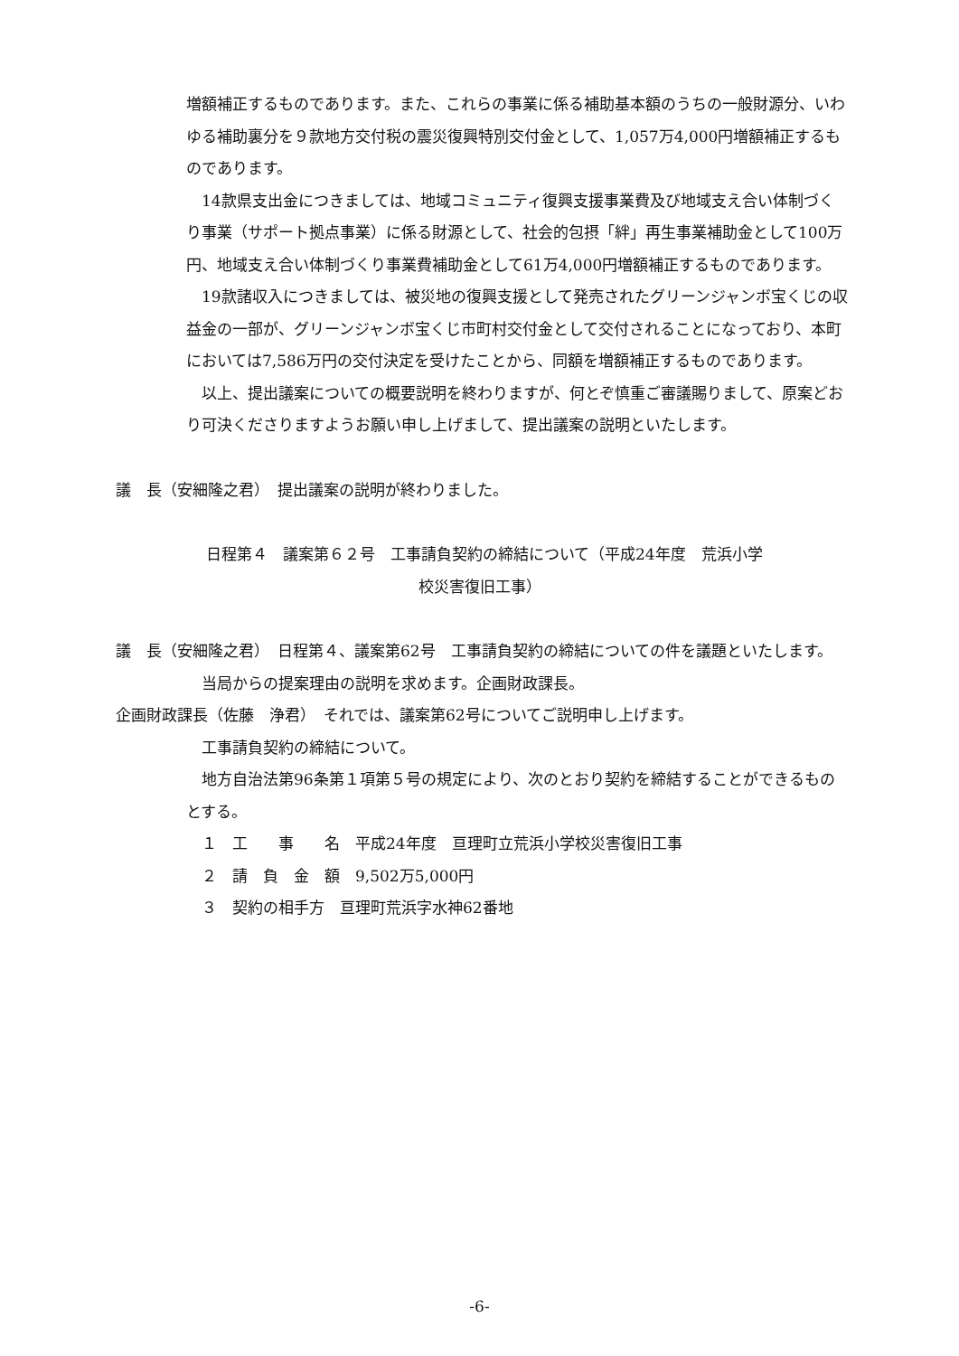増額補正するものであります。また、これらの事業に係る補助基本額のうちの一般財源分、いわゆる補助裏分を９款地方交付税の震災復興特別交付金として、1,057万4,000円増額補正するものであります。
　14款県支出金につきましては、地域コミュニティ復興支援事業費及び地域支え合い体制づくり事業（サポート拠点事業）に係る財源として、社会的包摂「絆」再生事業補助金として100万円、地域支え合い体制づくり事業費補助金として61万4,000円増額補正するものであります。
　19款諸収入につきましては、被災地の復興支援として発売されたグリーンジャンボ宝くじの収益金の一部が、グリーンジャンボ宝くじ市町村交付金として交付されることになっており、本町においては7,586万円の交付決定を受けたことから、同額を増額補正するものであります。
　以上、提出議案についての概要説明を終わりますが、何とぞ慎重ご審議賜りまして、原案どおり可決くださりますようお願い申し上げまして、提出議案の説明といたします。
議　長（安細隆之君）　提出議案の説明が終わりました。
日程第４　議案第６２号　工事請負契約の締結について（平成24年度　荒浜小学
校災害復旧工事）
議　長（安細隆之君）　日程第４、議案第62号　工事請負契約の締結についての件を議題といたします。
　当局からの提案理由の説明を求めます。企画財政課長。
企画財政課長（佐藤　浄君）　それでは、議案第62号についてご説明申し上げます。
　工事請負契約の締結について。
　地方自治法第96条第１項第５号の規定により、次のとおり契約を締結することができるものとする。
　１　工　　事　　名　平成24年度　亘理町立荒浜小学校災害復旧工事
　２　請　負　金　額　9,502万5,000円
　３　契約の相手方　亘理町荒浜字水神62番地
-6-